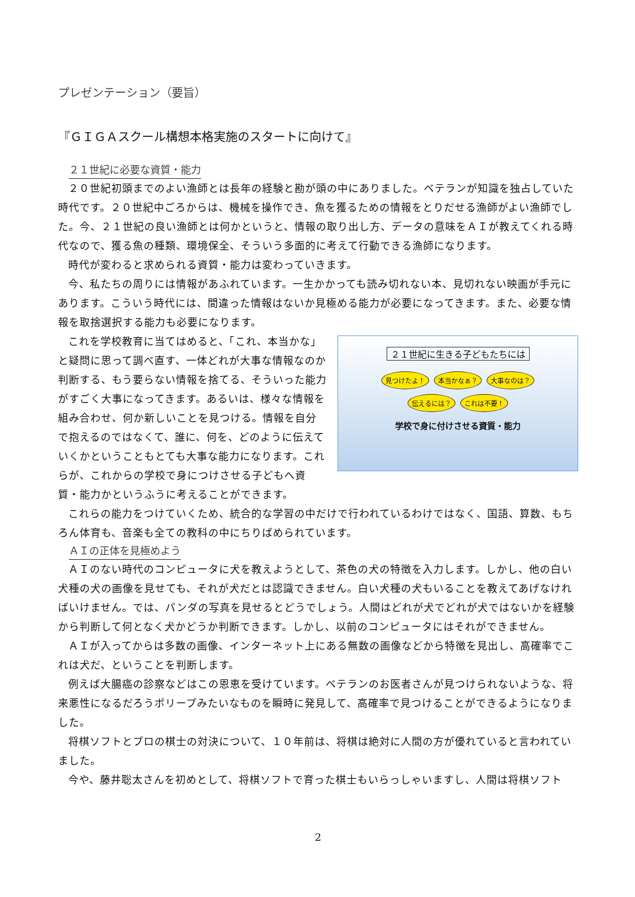プレゼンテーション（要旨）
『ＧＩＧＡスクール構想本格実施のスタートに向けて』
２１世紀に必要な資質・能力
２０世紀初頭までのよい漁師とは長年の経験と勘が頭の中にありました。ベテランが知識を独占していた時代です。２０世紀中ごろからは、機械を操作でき、魚を獲るための情報をとりだせる漁師がよい漁師でした。今、２１世紀の良い漁師とは何かというと、情報の取り出し方、データの意味をＡＩが教えてくれる時代なので、獲る魚の種類、環境保全、そういう多面的に考えて行動できる漁師になります。
時代が変わると求められる資質・能力は変わっていきます。
今、私たちの周りには情報があふれています。一生かかっても読み切れない本、見切れない映画が手元にあります。こういう時代には、間違った情報はないか見極める能力が必要になってきます。また、必要な情報を取捨選択する能力も必要になります。
これを学校教育に当てはめると、「これ、本当かな」と疑問に思って調べ直す、一体どれが大事な情報なのか判断する、もう要らない情報を捨てる、そういった能力がすごく大事になってきます。あるいは、様々な情報を組み合わせ、何か新しいことを見つける。情報を自分で抱えるのではなくて、誰に、何を、どのように伝えていくかということもとても大事な能力になります。これらが、これからの学校で身につけさせる子どもへ資質・能力かというふうに考えることができます。
２１世紀に生きる子どもたちには
見つけたよ！ 本当かなぁ？ 大事なのは？
伝えるには？ これは不要！
学校で身に付けさせる資質・能力
これらの能力をつけていくため、統合的な学習の中だけで行われているわけではなく、国語、算数、もちろん体育も、音楽も全ての教科の中にちりばめられています。
ＡＩの正体を見極めよう
ＡＩのない時代のコンピュータに犬を教えようとして、茶色の犬の特徴を入力します。しかし、他の白い犬種の犬の画像を見せても、それが犬だとは認識できません。白い犬種の犬もいることを教えてあげなければいけません。では、パンダの写真を見せるとどうでしょう。人間はどれが犬でどれが犬ではないかを経験から判断して何となく犬かどうか判断できます。しかし、以前のコンピュータにはそれができません。
ＡＩが入ってからは多数の画像、インターネット上にある無数の画像などから特徴を見出し、高確率でこれは犬だ、ということを判断します。
例えば大腸癌の診察などはこの恩恵を受けています。ベテランのお医者さんが見つけられないような、将来悪性になるだろうポリープみたいなものを瞬時に発見して、高確率で見つけることができるようになりました。
将棋ソフトとプロの棋士の対決について、１０年前は、将棋は絶対に人間の方が優れていると言われていました。
今や、藤井聡太さんを初めとして、将棋ソフトで育った棋士もいらっしゃいますし、人間は将棋ソフト
2